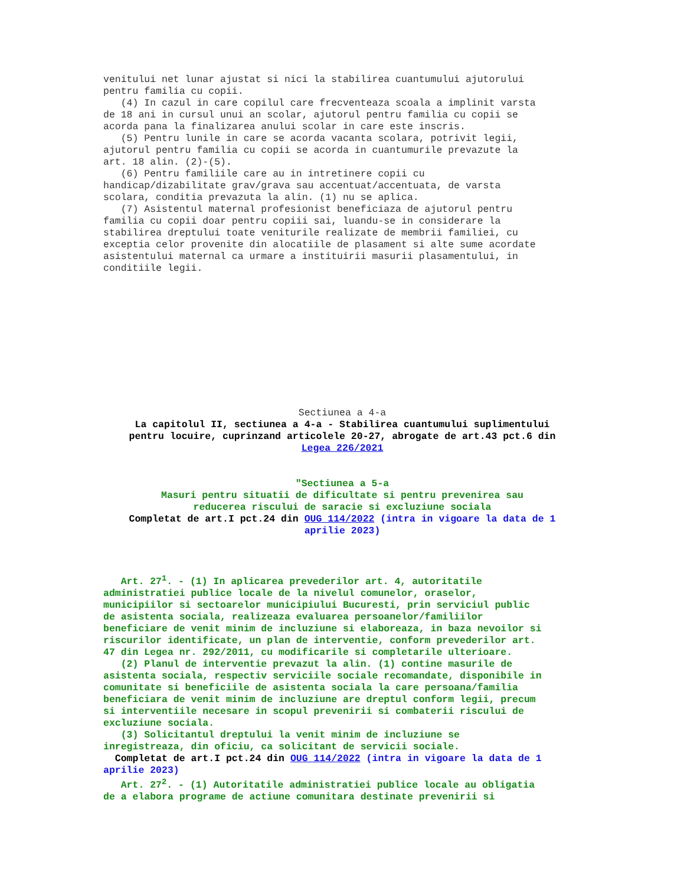venitului net lunar ajustat si nici la stabilirea cuantumului ajutorului pentru familia cu copii. (4) In cazul in care copilul care frecventeaza scoala a implinit varsta de 18 ani in cursul unui an scolar, ajutorul pentru familia cu copii se acorda pana la finalizarea anului scolar in care este inscris. (5) Pentru lunile in care se acorda vacanta scolara, potrivit legii, ajutorul pentru familia cu copii se acorda in cuantumurile prevazute la art. 18 alin. (2)-(5). (6) Pentru familiile care au in intretinere copii cu handicap/dizabilitate grav/grava sau accentuat/accentuata, de varsta scolara, conditia prevazuta la alin. (1) nu se aplica. (7) Asistentul maternal profesionist beneficiaza de ajutorul pentru familia cu copii doar pentru copiii sai, luandu-se in considerare la stabilirea dreptului toate veniturile realizate de membrii familiei, cu exceptia celor provenite din alocatiile de plasament si alte sume acordate asistentului maternal ca urmare a instituirii masurii plasamentului, in conditiile legii.
Sectiunea a 4-a La capitolul II, sectiunea a 4-a - Stabilirea cuantumului suplimentului pentru locuire, cuprinzand articolele 20-27, abrogate de art.43 pct.6 din Legea 226/2021 "Sectiunea a 5-a Masuri pentru situatii de dificultate si pentru prevenirea sau reducerea riscului de saracie si excluziune sociala Completat de art.I pct.24 din OUG 114/2022 (intra in vigoare la data de 1 aprilie 2023)
Art. 27<sup>1</sup>. - (1) In aplicarea prevederilor art. 4, autoritatile administratiei publice locale de la nivelul comunelor, oraselor, municipiilor si sectoarelor municipiului Bucuresti, prin serviciul public de asistenta sociala, realizeaza evaluarea persoanelor/familiilor beneficiare de venit minim de incluziune si elaboreaza, in baza nevoilor si riscurilor identificate, un plan de interventie, conform prevederilor art. 47 din Legea nr. 292/2011, cu modificarile si completarile ulterioare. (2) Planul de interventie prevazut la alin. (1) contine masurile de asistenta sociala, respectiv serviciile sociale recomandate, disponibile in comunitate si beneficiile de asistenta sociala la care persoana/familia beneficiara de venit minim de incluziune are dreptul conform legii, precum si interventiile necesare in scopul prevenirii si combaterii riscului de excluziune sociala. (3) Solicitantul dreptului la venit minim de incluziune se inregistreaza, din oficiu, ca solicitant de servicii sociale. Completat de art.I pct.24 din OUG 114/2022 (intra in vigoare la data de 1 aprilie 2023) Art. 27<sup>2</sup>. - (1) Autoritatile administratiei publice locale au obligatia de a elabora programe de actiune comunitara destinate prevenirii si